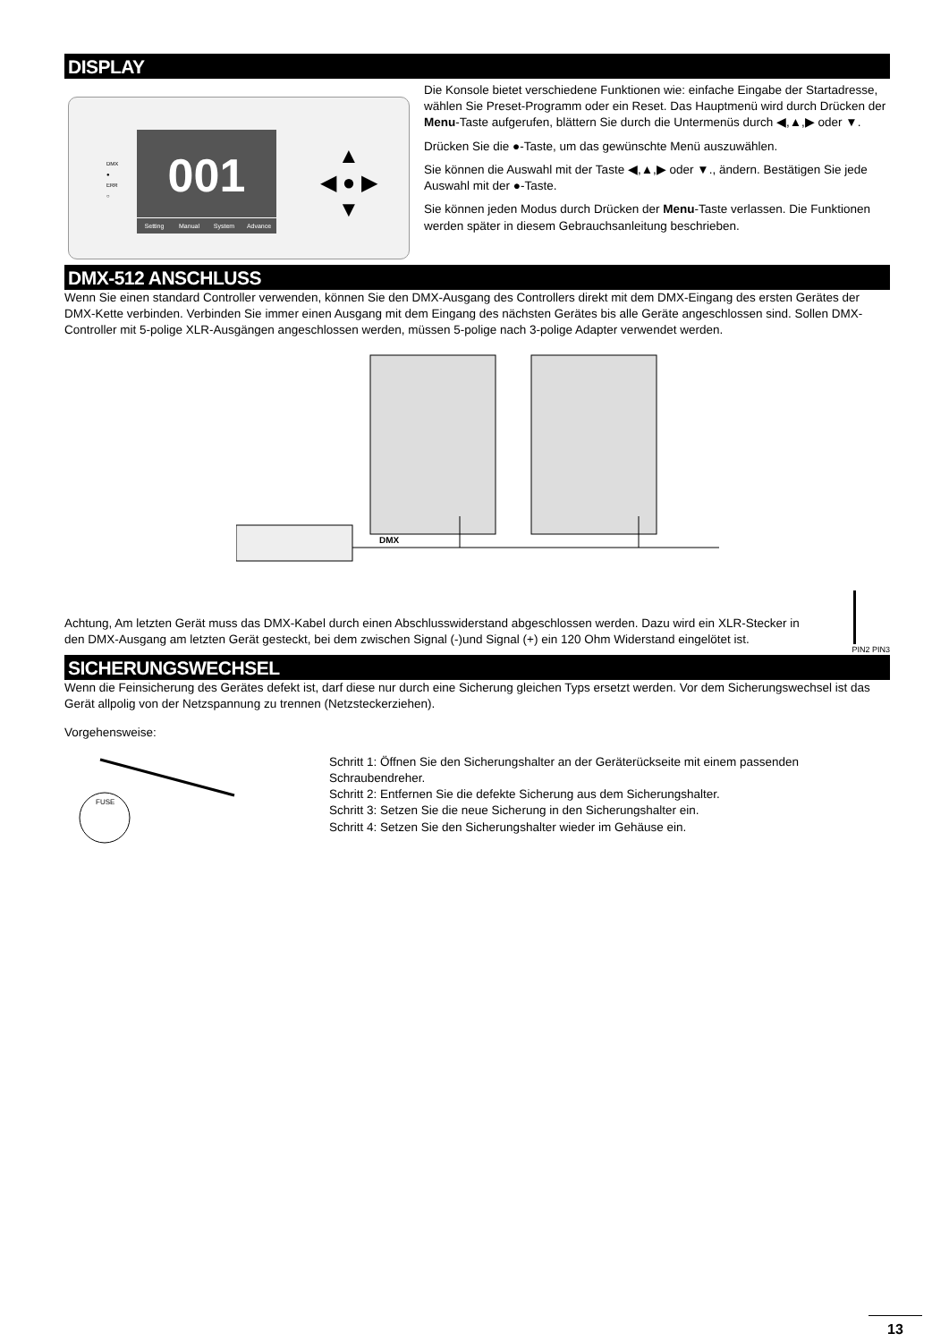DISPLAY
DMX
●
ERR
○
001
Setting Manual System Advance
▲
◀ ● ▶
▼
Die Konsole bietet verschiedene Funktionen wie: einfache Eingabe der Startadresse, wählen Sie Preset-Programm oder ein Reset. Das Hauptmenü wird durch Drücken der Menu-Taste aufgerufen, blättern Sie durch die Untermenüs durch ◀,▲,▶ oder ▼.
Drücken Sie die ●-Taste, um das gewünschte Menü auszuwählen.
Sie können die Auswahl mit der Taste ◀,▲,▶ oder ▼., ändern. Bestätigen Sie jede Auswahl mit der ●-Taste.
Sie können jeden Modus durch Drücken der Menu-Taste verlassen. Die Funktionen werden später in diesem Gebrauchsanleitung beschrieben.
DMX-512 ANSCHLUSS
Wenn Sie einen standard Controller verwenden, können Sie den DMX-Ausgang des Controllers direkt mit dem DMX-Eingang des ersten Gerätes der DMX-Kette verbinden. Verbinden Sie immer einen Ausgang mit dem Eingang des nächsten Gerätes bis alle Geräte angeschlossen sind. Sollen DMX-Controller mit 5-polige XLR-Ausgängen angeschlossen werden, müssen 5-polige nach 3-polige Adapter verwendet werden.
DMX
Achtung, Am letzten Gerät muss das DMX-Kabel durch einen Abschlusswiderstand abgeschlossen werden. Dazu wird ein XLR-Stecker in den DMX-Ausgang am letzten Gerät gesteckt, bei dem zwischen Signal (-)und Signal (+) ein 120 Ohm Widerstand eingelötet ist.
PIN2 PIN3
SICHERUNGSWECHSEL
Wenn die Feinsicherung des Gerätes defekt ist, darf diese nur durch eine Sicherung gleichen Typs ersetzt werden. Vor dem Sicherungswechsel ist das Gerät allpolig von der Netzspannung zu trennen (Netzsteckerziehen).
Vorgehensweise:
FUSE
Schritt 1: Öffnen Sie den Sicherungshalter an der Geräterückseite mit einem passenden Schraubendreher.
Schritt 2: Entfernen Sie die defekte Sicherung aus dem Sicherungshalter.
Schritt 3: Setzen Sie die neue Sicherung in den Sicherungshalter ein.
Schritt 4: Setzen Sie den Sicherungshalter wieder im Gehäuse ein.
13